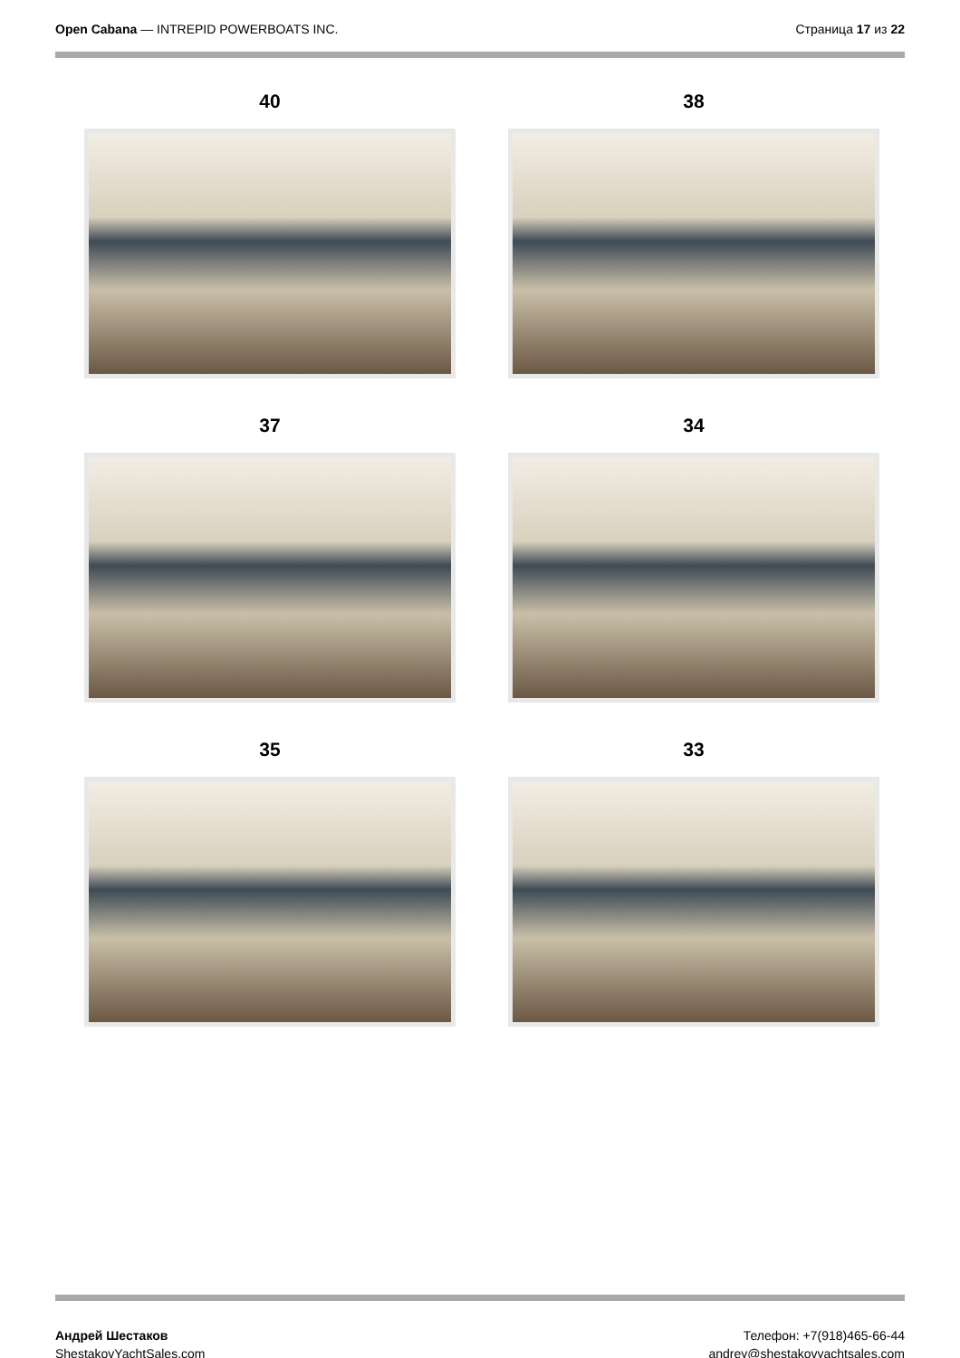Open Cabana — INTREPID POWERBOATS INC.
Страница 17 из 22
40
38
37
34
35
33
Андрей Шестаков
ShestakovYachtSales.com
Телефон: +7(918)465-66-44
andrey@shestakovyachtsales.com